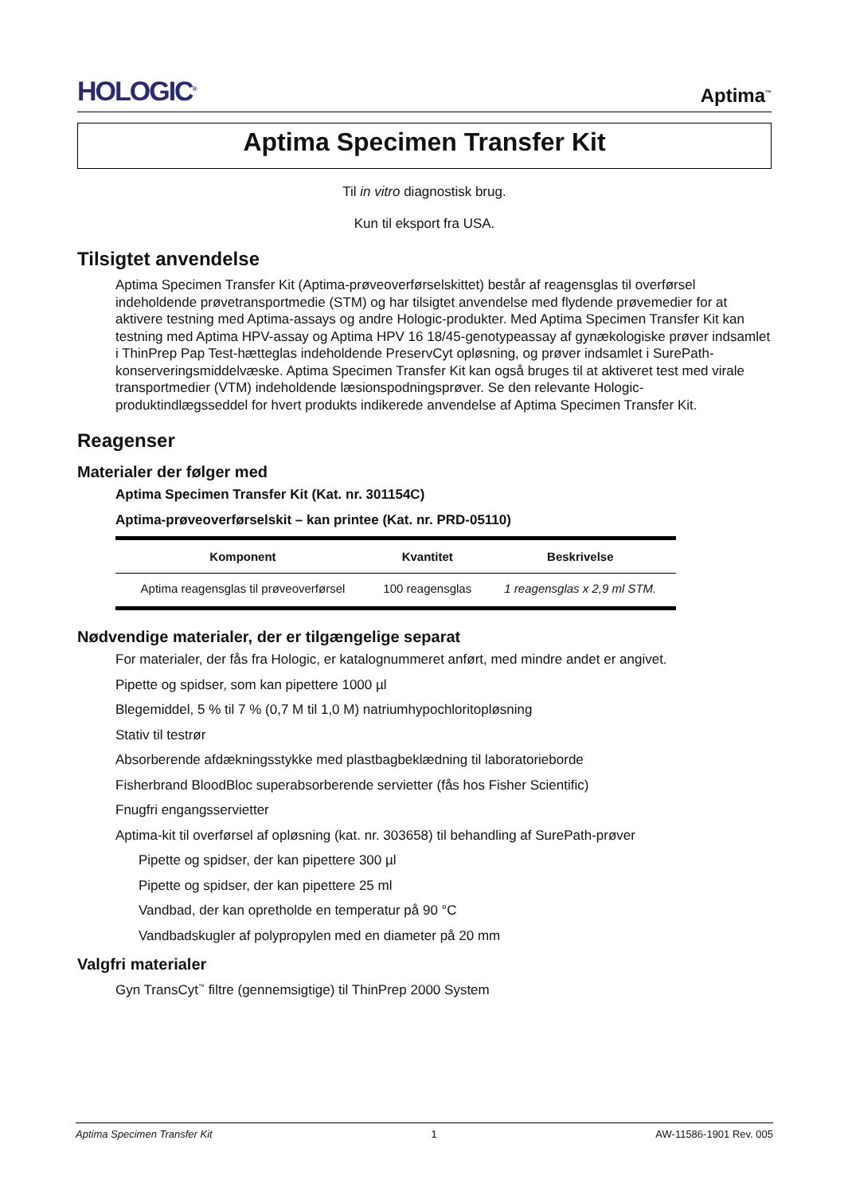HOLOGIC<sup>®</sup> Aptima<sup>™</sup>
Aptima Specimen Transfer Kit
Til in vitro diagnostisk brug.
Kun til eksport fra USA.
Tilsigtet anvendelse
Aptima Specimen Transfer Kit (Aptima-prøveoverførselskittet) består af reagensglas til overførsel indeholdende prøvetransportmedie (STM) og har tilsigtet anvendelse med flydende prøvemedier for at aktivere testning med Aptima-assays og andre Hologic-produkter. Med Aptima Specimen Transfer Kit kan testning med Aptima HPV-assay og Aptima HPV 16 18/45-genotypeassay af gynækologiske prøver indsamlet i ThinPrep Pap Test-hætteglas indeholdende PreservCyt opløsning, og prøver indsamlet i SurePath-konserveringsmiddelvæske. Aptima Specimen Transfer Kit kan også bruges til at aktiveret test med virale transportmedier (VTM) indeholdende læsionspodningsprøver. Se den relevante Hologic-produktindlægsseddel for hvert produkts indikerede anvendelse af Aptima Specimen Transfer Kit.
Reagenser
Materialer der følger med
Aptima Specimen Transfer Kit (Kat. nr. 301154C)
Aptima-prøveoverførselskit – kan printee (Kat. nr. PRD-05110)
| Komponent | Kvantitet | Beskrivelse |
| --- | --- | --- |
| Aptima reagensglas til prøveoverførsel | 100 reagensglas | 1 reagensglas x 2,9 ml STM. |
Nødvendige materialer, der er tilgængelige separat
For materialer, der fås fra Hologic, er katalognummeret anført, med mindre andet er angivet.
Pipette og spidser, som kan pipettere 1000 µl
Blegemiddel, 5 % til 7 % (0,7 M til 1,0 M) natriumhypochloritopløsning
Stativ til testrør
Absorberende afdækningsstykke med plastbagbeklædning til laboratorieborde
Fisherbrand BloodBloc superabsorberende servietter (fås hos Fisher Scientific)
Fnugfri engangsservietter
Aptima-kit til overførsel af opløsning (kat. nr. 303658) til behandling af SurePath-prøver
Pipette og spidser, der kan pipettere 300 µl
Pipette og spidser, der kan pipettere 25 ml
Vandbad, der kan opretholde en temperatur på 90 °C
Vandbadskugler af polypropylen med en diameter på 20 mm
Valgfri materialer
Gyn TransCyt<sup>™</sup> filtre (gennemsigtige) til ThinPrep 2000 System
Aptima Specimen Transfer Kit 1 AW-11586-1901 Rev. 005